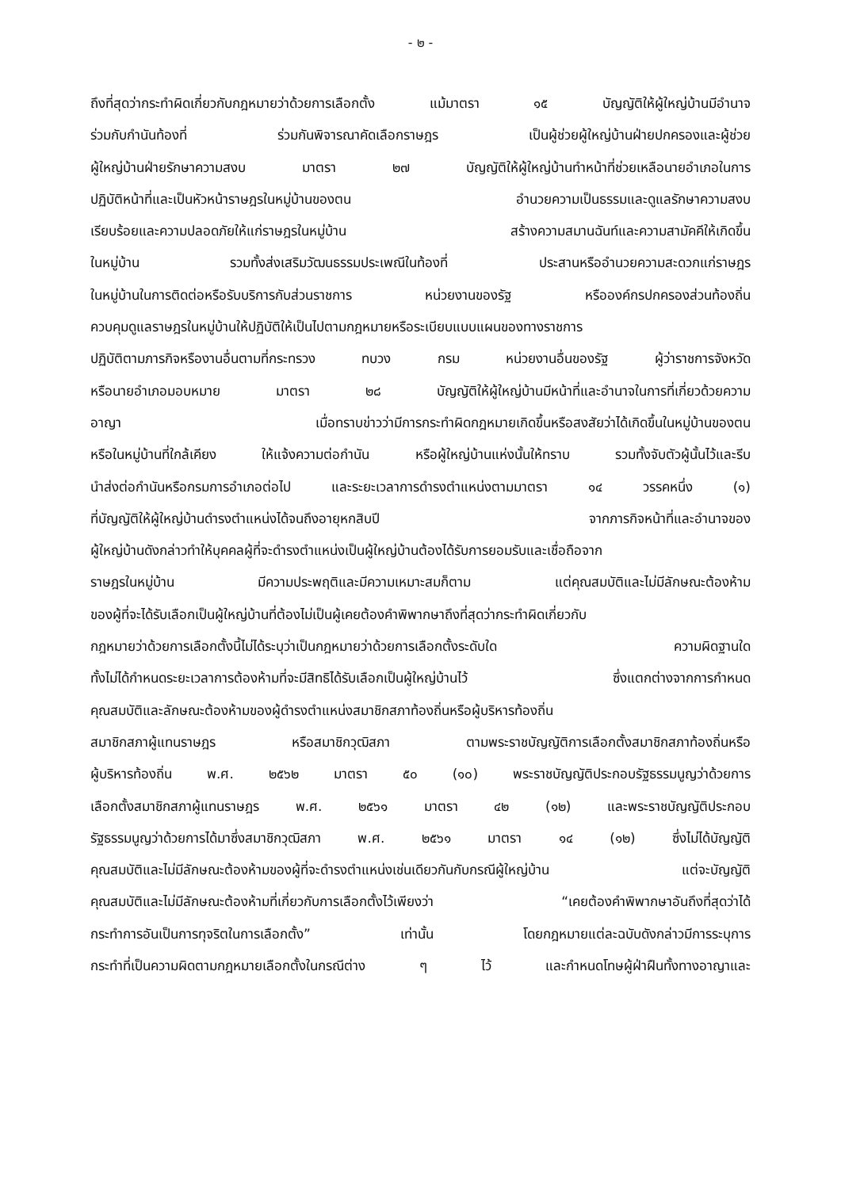- ๒ -
ถึงที่สุดว่ากระทำผิดเกี่ยวกับกฎหมายว่าด้วยการเลือกตั้ง แม้มาตรา ๑๕ บัญญัติให้ผู้ใหญ่บ้านมีอำนาจ
ร่วมกับกำนันท้องที่ ร่วมกันพิจารณาคัดเลือกราษฎร เป็นผู้ช่วยผู้ใหญ่บ้านฝ่ายปกครองและผู้ช่วย
ผู้ใหญ่บ้านฝ่ายรักษาความสงบ มาตรา ๒๗ บัญญัติให้ผู้ใหญ่บ้านทำหน้าที่ช่วยเหลือนายอำเภอในการ
ปฏิบัติหน้าที่และเป็นหัวหน้าราษฎรในหมู่บ้านของตน อำนวยความเป็นธรรมและดูแลรักษาความสงบ
เรียบร้อยและความปลอดภัยให้แก่ราษฎรในหมู่บ้าน สร้างความสมานฉันท์และความสามัคคีให้เกิดขึ้น
ในหมู่บ้าน รวมทั้งส่งเสริมวัฒนธรรมประเพณีในท้องที่ ประสานหรืออำนวยความสะดวกแก่ราษฎร
ในหมู่บ้านในการติดต่อหรือรับบริการกับส่วนราชการ หน่วยงานของรัฐ หรือองค์กรปกครองส่วนท้องถิ่น
ควบคุมดูแลราษฎรในหมู่บ้านให้ปฏิบัติให้เป็นไปตามกฎหมายหรือระเบียบแบบแผนของทางราชการ
ปฏิบัติตามภารกิจหรืองานอื่นตามที่กระทรวง ทบวง กรม หน่วยงานอื่นของรัฐ ผู้ว่าราชการจังหวัด
หรือนายอำเภอมอบหมาย มาตรา ๒๘ บัญญัติให้ผู้ใหญ่บ้านมีหน้าที่และอำนาจในการที่เกี่ยวด้วยความ
อาญา เมื่อทราบข่าวว่ามีการกระทำผิดกฎหมายเกิดขึ้นหรือสงสัยว่าได้เกิดขึ้นในหมู่บ้านของตน
หรือในหมู่บ้านที่ใกล้เคียง ให้แจ้งความต่อกำนัน หรือผู้ใหญ่บ้านแห่งนั้นให้ทราบ รวมทั้งจับตัวผู้นั้นไว้และรีบ
นำส่งต่อกำนันหรือกรมการอำเภอต่อไป และระยะเวลาการดำรงตำแหน่งตามมาตรา ๑๔ วรรคหนึ่ง (๑)
ที่บัญญัติให้ผู้ใหญ่บ้านดำรงตำแหน่งได้จนถึงอายุหกสิบปี จากภารกิจหน้าที่และอำนาจของ
ผู้ใหญ่บ้านดังกล่าวทำให้บุคคลผู้ที่จะดำรงตำแหน่งเป็นผู้ใหญ่บ้านต้องได้รับการยอมรับและเชื่อถือจาก
ราษฎรในหมู่บ้าน มีความประพฤติและมีความเหมาะสมก็ตาม แต่คุณสมบัติและไม่มีลักษณะต้องห้าม
ของผู้ที่จะได้รับเลือกเป็นผู้ใหญ่บ้านที่ต้องไม่เป็นผู้เคยต้องคำพิพากษาถึงที่สุดว่ากระทำผิดเกี่ยวกับ
กฎหมายว่าด้วยการเลือกตั้งนี้ไม่ได้ระบุว่าเป็นกฎหมายว่าด้วยการเลือกตั้งระดับใด ความผิดฐานใด
ทั้งไม่ได้กำหนดระยะเวลาการต้องห้ามที่จะมีสิทธิได้รับเลือกเป็นผู้ใหญ่บ้านไว้ ซึ่งแตกต่างจากการกำหนด
คุณสมบัติและลักษณะต้องห้ามของผู้ดำรงตำแหน่งสมาชิกสภาท้องถิ่นหรือผู้บริหารท้องถิ่น
สมาชิกสภาผู้แทนราษฎร หรือสมาชิกวุฒิสภา ตามพระราชบัญญัติการเลือกตั้งสมาชิกสภาท้องถิ่นหรือ
ผู้บริหารท้องถิ่น พ.ศ. ๒๕๖๒ มาตรา ๕๐ (๑๐) พระราชบัญญัติประกอบรัฐธรรมนูญว่าด้วยการ
เลือกตั้งสมาชิกสภาผู้แทนราษฎร พ.ศ. ๒๕๖๑ มาตรา ๔๒ (๑๒) และพระราชบัญญัติประกอบ
รัฐธรรมนูญว่าด้วยการได้มาซึ่งสมาชิกวุฒิสภา พ.ศ. ๒๕๖๑ มาตรา ๑๔ (๑๒) ซึ่งไม่ได้บัญญัติ
คุณสมบัติและไม่มีลักษณะต้องห้ามของผู้ที่จะดำรงตำแหน่งเช่นเดียวกันกับกรณีผู้ใหญ่บ้าน แต่จะบัญญัติ
คุณสมบัติและไม่มีลักษณะต้องห้ามที่เกี่ยวกับการเลือกตั้งไว้เพียงว่า “เคยต้องคำพิพากษาอันถึงที่สุดว่าได้
กระทำการอันเป็นการทุจริตในการเลือกตั้ง” เท่านั้น โดยกฎหมายแต่ละฉบับดังกล่าวมีการระบุการ
กระทำที่เป็นความผิดตามกฎหมายเลือกตั้งในกรณีต่าง ๆ ไว้ และกำหนดโทษผู้ฝ่าฝืนทั้งทางอาญาและ